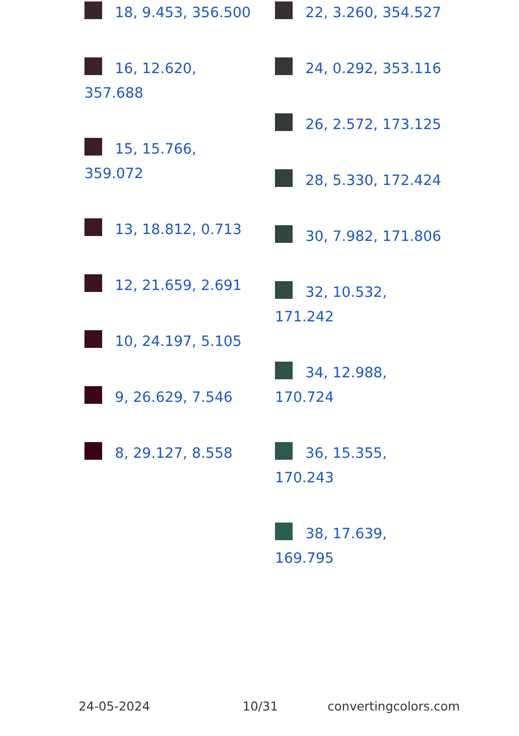18, 9.453, 356.500
16, 12.620, 357.688
15, 15.766, 359.072
13, 18.812, 0.713
12, 21.659, 2.691
10, 24.197, 5.105
9, 26.629, 7.546
8, 29.127, 8.558
22, 3.260, 354.527
24, 0.292, 353.116
26, 2.572, 173.125
28, 5.330, 172.424
30, 7.982, 171.806
32, 10.532, 171.242
34, 12.988, 170.724
36, 15.355, 170.243
38, 17.639, 169.795
24-05-2024 10/31 convertingcolors.com